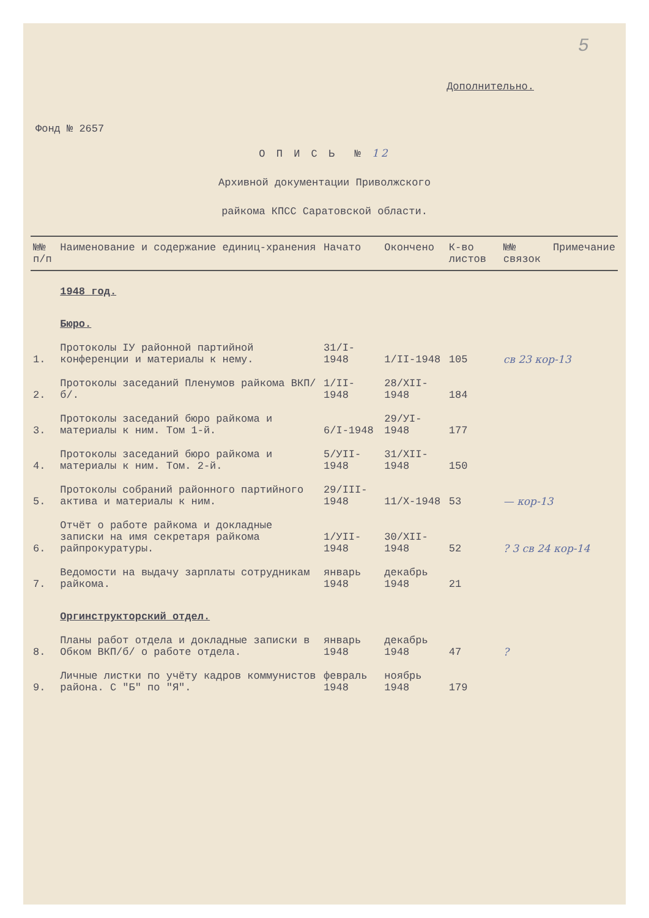5
Дополнительно.
Фонд № 2657
О П И С Ь № 12
Архивной документации Приволжского
райкома КПСС Саратовской области.
| №№ п/п | Наименование и содержание единиц-хранения | Начато | Окончено | К-во листов | №№ связок | Примечание |
| --- | --- | --- | --- | --- | --- | --- |
| | 1948 год. | | | | | |
| | Бюро. | | | | | |
| 1. | Протоколы IУ районной партийной конференции и материалы к нему. | 31/I-1948 | 1/II-1948 | 105 | св 23 кор-13 | |
| 2. | Протоколы заседаний Пленумов райкома ВКП/б/. | 1/II-1948 | 28/XII-1948 | 184 | | |
| 3. | Протоколы заседаний бюро райкома и материалы к ним. Том 1-й. | 6/I-1948 | 29/УI-1948 | 177 | | |
| 4. | Протоколы заседаний бюро райкома и материалы к ним. Том. 2-й. | 5/УII-1948 | 31/XII-1948 | 150 | | |
| 5. | Протоколы собраний районного партийного актива и материалы к ним. | 29/III-1948 | 11/X-1948 | 53 | — кор-13 | |
| 6. | Отчёт о работе райкома и докладные записки на имя секретаря райкома райпрокуратуры. | 1/УII-1948 | 30/XII-1948 | 52 | ? 3 св 24 кор-14 | |
| 7. | Ведомости на выдачу зарплаты сотрудникам райкома. | январь 1948 | декабрь 1948 | 21 | | |
| | Оргинструкторский отдел. | | | | | |
| 8. | Планы работ отдела и докладные записки в Обком ВКП/б/ о работе отдела. | январь 1948 | декабрь 1948 | 47 | ? | |
| 9. | Личные листки по учёту кадров коммунистов района. С "Б" по "Я". | февраль 1948 | ноябрь 1948 | 179 | | |